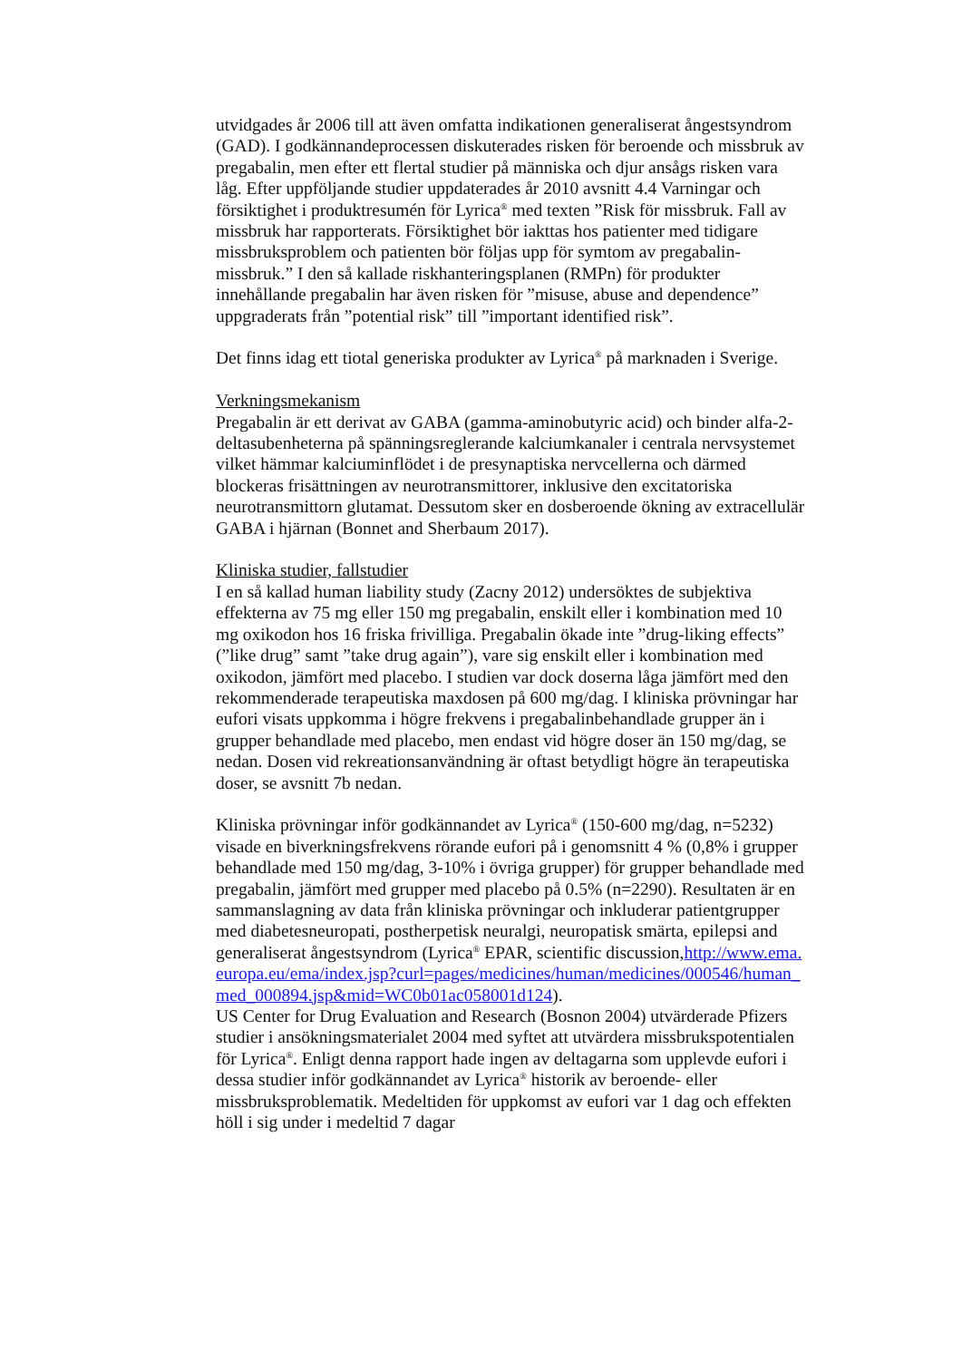utvidgades år 2006 till att även omfatta indikationen generaliserat ångestsyndrom (GAD). I godkännandeprocessen diskuterades risken för beroende och missbruk av pregabalin, men efter ett flertal studier på människa och djur ansågs risken vara låg. Efter uppföljande studier uppdaterades år 2010 avsnitt 4.4 Varningar och försiktighet i produktresumén för Lyrica<sup>®</sup> med texten ”Risk för missbruk. Fall av missbruk har rapporterats. Försiktighet bör iakttas hos patienter med tidigare missbruksproblem och patienten bör följas upp för symtom av pregabalin-missbruk.” I den så kallade riskhanteringsplanen (RMPn) för produkter innehållande pregabalin har även risken för ”misuse, abuse and dependence” uppgraderats från ”potential risk” till ”important identified risk”.
Det finns idag ett tiotal generiska produkter av Lyrica<sup>®</sup> på marknaden i Sverige.
Verkningsmekanism
Pregabalin är ett derivat av GABA (gamma-aminobutyric acid) och binder alfa-2-deltasubenheterna på spänningsreglerande kalciumkanaler i centrala nervsystemet vilket hämmar kalciuminflödet i de presynaptiska nervcellerna och därmed blockeras frisättningen av neurotransmittorer, inklusive den excitatoriska neurotransmittorn glutamat. Dessutom sker en dosberoende ökning av extracellulär GABA i hjärnan (Bonnet and Sherbaum 2017).
Kliniska studier, fallstudier
I en så kallad human liability study (Zacny 2012) undersöktes de subjektiva effekterna av 75 mg eller 150 mg pregabalin, enskilt eller i kombination med 10 mg oxikodon hos 16 friska frivilliga. Pregabalin ökade inte ”drug-liking effects” (”like drug” samt ”take drug again”), vare sig enskilt eller i kombination med oxikodon, jämfört med placebo. I studien var dock doserna låga jämfört med den rekommenderade terapeutiska maxdosen på 600 mg/dag. I kliniska prövningar har eufori visats uppkomma i högre frekvens i pregabalinbehandlade grupper än i grupper behandlade med placebo, men endast vid högre doser än 150 mg/dag, se nedan. Dosen vid rekreationsanvändning är oftast betydligt högre än terapeutiska doser, se avsnitt 7b nedan.
Kliniska prövningar inför godkännandet av Lyrica<sup>®</sup> (150-600 mg/dag, n=5232) visade en biverkningsfrekvens rörande eufori på i genomsnitt 4 % (0,8% i grupper behandlade med 150 mg/dag, 3-10% i övriga grupper) för grupper behandlade med pregabalin, jämfört med grupper med placebo på 0.5% (n=2290). Resultaten är en sammanslagning av data från kliniska prövningar och inkluderar patientgrupper med diabetesneuropati, postherpetisk neuralgi, neuropatisk smärta, epilepsi and generaliserat ångestsyndrom (Lyrica<sup>®</sup> EPAR, scientific discussion,http://www.ema.europa.eu/ema/index.jsp?curl=pages/medicines/human/medicines/000546/human_med_000894.jsp&mid=WC0b01ac058001d124).
US Center for Drug Evaluation and Research (Bosnon 2004) utvärderade Pfizers studier i ansökningsmaterialet 2004 med syftet att utvärdera missbrukspotentialen för Lyrica<sup>®</sup>. Enligt denna rapport hade ingen av deltagarna som upplevde eufori i dessa studier inför godkännandet av Lyrica<sup>®</sup> historik av beroende- eller missbruksproblematik. Medeltiden för uppkomst av eufori var 1 dag och effekten höll i sig under i medeltid 7 dagar